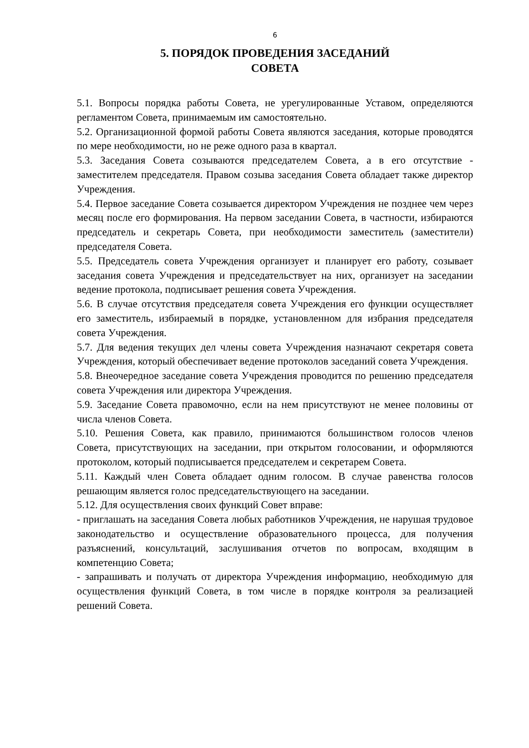6
5. ПОРЯДОК ПРОВЕДЕНИЯ ЗАСЕДАНИЙ
СОВЕТА
5.1. Вопросы порядка работы Совета, не урегулированные Уставом, определяются регламентом Совета, принимаемым им самостоятельно.
5.2. Организационной формой работы Совета являются заседания, которые проводятся по мере необходимости, но не реже одного раза в квартал.
5.3. Заседания Совета созываются председателем Совета, а в его отсутствие - заместителем председателя. Правом созыва заседания Совета обладает также директор Учреждения.
5.4. Первое заседание Совета созывается директором Учреждения не позднее чем через месяц после его формирования. На первом заседании Совета, в частности, избираются председатель и секретарь Совета, при необходимости заместитель (заместители) председателя Совета.
5.5. Председатель совета Учреждения организует и планирует его работу, созывает заседания совета Учреждения и председательствует на них, организует на заседании ведение протокола, подписывает решения совета Учреждения.
5.6. В случае отсутствия председателя совета Учреждения его функции осуществляет его заместитель, избираемый в порядке, установленном для избрания председателя совета Учреждения.
5.7. Для ведения текущих дел члены совета Учреждения назначают секретаря совета Учреждения, который обеспечивает ведение протоколов заседаний совета Учреждения.
5.8. Внеочередное заседание совета Учреждения проводится по решению председателя совета Учреждения или директора Учреждения.
5.9. Заседание Совета правомочно, если на нем присутствуют не менее половины от числа членов Совета.
5.10. Решения Совета, как правило, принимаются большинством голосов членов Совета, присутствующих на заседании, при открытом голосовании, и оформляются протоколом, который подписывается председателем и секретарем Совета.
5.11. Каждый член Совета обладает одним голосом. В случае равенства голосов решающим является голос председательствующего на заседании.
5.12. Для осуществления своих функций Совет вправе:
- приглашать на заседания Совета любых работников Учреждения, не нарушая трудовое законодательство и осуществление образовательного процесса, для получения разъяснений, консультаций, заслушивания отчетов по вопросам, входящим в компетенцию Совета;
- запрашивать и получать от директора Учреждения информацию, необходимую для осуществления функций Совета, в том числе в порядке контроля за реализацией решений Совета.